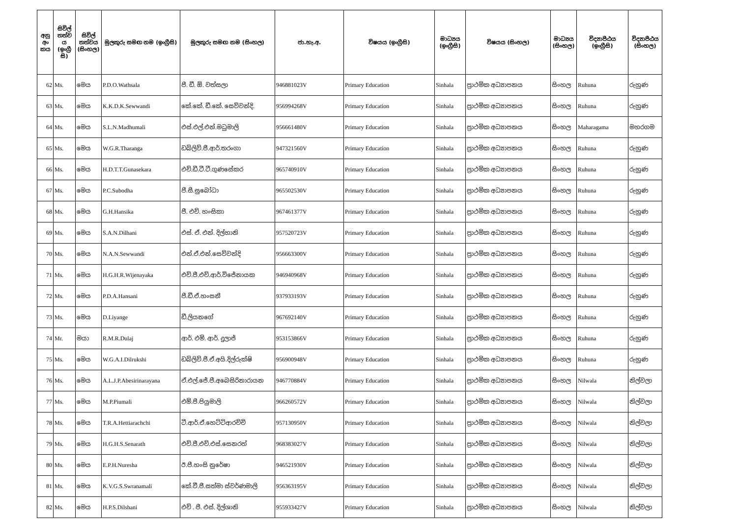| අනු අං කය | සිවිල් තත්ව ය (ඉංග්‍රී සි) | සිවිල් තත්වය (සිංහල) | මුලකුරු සමඟ නම (ඉංග්‍රීසි) | මුලකුරු සමඟ නම (සිංහල) | ජා.හැ.අ. | විෂයය (ඉංග්‍රීසි) | මාධ්‍යය (ඉංග්‍රීසි) | විෂයය (සිංහල) | මාධ්‍යය (සිංහල) | විද්‍යාපීඨය (ඉංග්‍රීසි) | විද්‍යාපීඨය (සිංහල) |
| --- | --- | --- | --- | --- | --- | --- | --- | --- | --- | --- | --- |
| 62 | Ms. | මෙය | P.D.O.Wathsala | පී. ඩී. ඕ. වත්සලා | 946881023V | Primary Education | Sinhala | ප්‍රාථමික අධ්‍යාපනය | සිංහල | Ruhuna | රුහුණ |
| 63 | Ms. | මෙය | K.K.D.K.Sewwandi | කේ.කේ. ඩී.කේ. සෙව්වන්දි. | 956994268V | Primary Education | Sinhala | ප්‍රාථමික අධ්‍යාපනය | සිංහල | Ruhuna | රුහුණ |
| 64 | Ms. | මෙය | S.L.N.Madhumali | එස්.එල්.එන්.මධුමාලි | 956661480V | Primary Education | Sinhala | ප්‍රාථමික අධ්‍යාපනය | සිංහල | Maharagama | මහරගම |
| 65 | Ms. | මෙය | W.G.R.Tharanga | ඩබ්ලිව්.ජී.ආර්.තරංගා | 947321560V | Primary Education | Sinhala | ප්‍රාථමික අධ්‍යාපනය | සිංහල | Ruhuna | රුහුණ |
| 66 | Ms. | මෙය | H.D.T.T.Gunasekara | එච්.ඩී.ටී.ටී.ගුණසේකර | 965740910V | Primary Education | Sinhala | ප්‍රාථමික අධ්‍යාපනය | සිංහල | Ruhuna | රුහුණ |
| 67 | Ms. | මෙය | P.C.Subodha | පී.සී.සුබෝධා | 965502530V | Primary Education | Sinhala | ප්‍රාථමික අධ්‍යාපනය | සිංහල | Ruhuna | රුහුණ |
| 68 | Ms. | මෙය | G.H.Hansika | ජී. එච්. හංසිකා | 967461377V | Primary Education | Sinhala | ප්‍රාථමික අධ්‍යාපනය | සිංහල | Ruhuna | රුහුණ |
| 69 | Ms. | මෙය | S.A.N.Dilhani | එස්. ඒ. එන්. දිල්හානි | 957520723V | Primary Education | Sinhala | ප්‍රාථමික අධ්‍යාපනය | සිංහල | Ruhuna | රුහුණ |
| 70 | Ms. | මෙය | N.A.N.Sewwandi | එන්.ඒ.එන්.සෙව්වන්දි | 956663300V | Primary Education | Sinhala | ප්‍රාථමික අධ්‍යාපනය | සිංහල | Ruhuna | රුහුණ |
| 71 | Ms. | මෙය | H.G.H.R.Wijenayaka | එච්.ජී.එච්.ආර්.විජේනායක | 946940968V | Primary Education | Sinhala | ප්‍රාථමික අධ්‍යාපනය | සිංහල | Ruhuna | රුහුණ |
| 72 | Ms. | මෙය | P.D.A.Hansani | පී.ඩී.ඒ.හංසනී | 937933193V | Primary Education | Sinhala | ප්‍රාථමික අධ්‍යාපනය | සිංහල | Ruhuna | රුහුණ |
| 73 | Ms. | මෙය | D.Liyange | ඩී.ලියනගේ | 967692140V | Primary Education | Sinhala | ප්‍රාථමික අධ්‍යාපනය | සිංහල | Ruhuna | රුහුණ |
| 74 | Mr. | මයා | R.M.R.Dulaj | ආර්. එම්. ආර්. දුලාජ් | 953153866V | Primary Education | Sinhala | ප්‍රාථමික අධ්‍යාපනය | සිංහල | Ruhuna | රුහුණ |
| 75 | Ms. | මෙය | W.G.A.I.Dilrukshi | ඩබ්ලිව්.ජී.ඒ.අයි.දිල්රුක්ෂි | 956900948V | Primary Education | Sinhala | ප්‍රාථමික අධ්‍යාපනය | සිංහල | Ruhuna | රුහුණ |
| 76 | Ms. | මෙය | A.L.J.P.Abesirinarayana | ඒ.එල්.ජේ.පී.අබෙසිරිනාරායන | 946770884V | Primary Education | Sinhala | ප්‍රාථමික අධ්‍යාපනය | සිංහල | Nilwala | නිල්වලා |
| 77 | Ms. | මෙය | M.P.Piumali | එම්.පී.පියුමාලි | 966260572V | Primary Education | Sinhala | ප්‍රාථමික අධ්‍යාපනය | සිංහල | Nilwala | නිල්වලා |
| 78 | Ms. | මෙය | T.R.A.Hettiarachchi | ටී.ආර්.ඒ.හෙට්ටිආරච්චි | 957130950V | Primary Education | Sinhala | ප්‍රාථමික අධ්‍යාපනය | සිංහල | Nilwala | නිල්වලා |
| 79 | Ms. | මෙය | H.G.H.S.Senarath | එච්.ජී.එච්.එස්.සෙනරත් | 968383027V | Primary Education | Sinhala | ප්‍රාථමික අධ්‍යාපනය | සිංහල | Nilwala | නිල්වලා |
| 80 | Ms. | මෙය | E.P.H.Nuresha | ඊ.පී.හංසි නුරේෂා | 946521930V | Primary Education | Sinhala | ප්‍රාථමික අධ්‍යාපනය | සිංහල | Nilwala | නිල්වලා |
| 81 | Ms. | මෙය | K.V.G.S.Swranamali | කේ.වී.ජී.සත්මා ස්වර්ණමාලි | 956363195V | Primary Education | Sinhala | ප්‍රාථමික අධ්‍යාපනය | සිංහල | Nilwala | නිල්වලා |
| 82 | Ms. | මෙය | H.P.S.Dilshani | එච් . පී. එස්. දිල්ශානි | 955933427V | Primary Education | Sinhala | ප්‍රාථමික අධ්‍යාපනය | සිංහල | Nilwala | නිල්වලා |